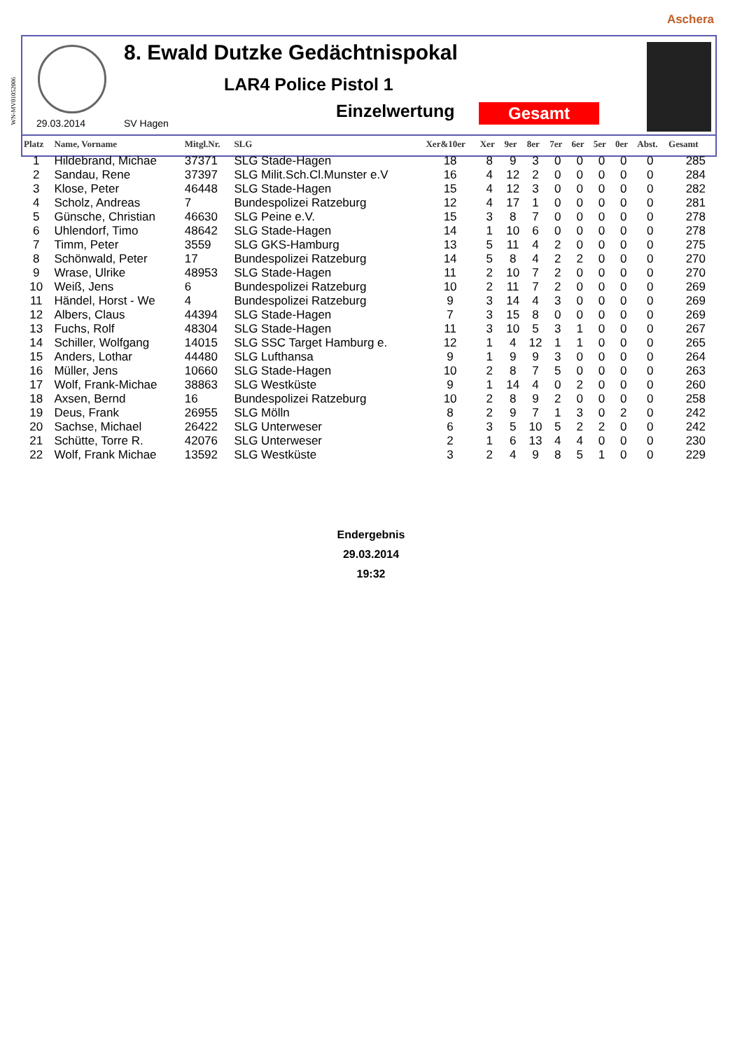Aschera
WN-MV01052006
8. Ewald Dutzke Gedächtnispokal
LAR4 Police Pistol 1
Einzelwertung Gesamt
29.03.2014 SV Hagen
| Platz | Name, Vorname | Mitgl.Nr. | SLG | Xer&10er | Xer | 9er | 8er | 7er | 6er | 5er | 0er | Abst. | Gesamt |
| --- | --- | --- | --- | --- | --- | --- | --- | --- | --- | --- | --- | --- | --- |
| 1 | Hildebrand, Michae | 37371 | SLG Stade-Hagen | 18 | 8 | 9 | 3 | 0 | 0 | 0 | 0 | 0 | 285 |
| 2 | Sandau, Rene | 37397 | SLG Milit.Sch.Cl.Munster e.V | 16 | 4 | 12 | 2 | 0 | 0 | 0 | 0 | 0 | 284 |
| 3 | Klose, Peter | 46448 | SLG Stade-Hagen | 15 | 4 | 12 | 3 | 0 | 0 | 0 | 0 | 0 | 282 |
| 4 | Scholz, Andreas | 7 | Bundespolizei Ratzeburg | 12 | 4 | 17 | 1 | 0 | 0 | 0 | 0 | 0 | 281 |
| 5 | Günsche, Christian | 46630 | SLG Peine e.V. | 15 | 3 | 8 | 7 | 0 | 0 | 0 | 0 | 0 | 278 |
| 6 | Uhlendorf, Timo | 48642 | SLG Stade-Hagen | 14 | 1 | 10 | 6 | 0 | 0 | 0 | 0 | 0 | 278 |
| 7 | Timm, Peter | 3559 | SLG GKS-Hamburg | 13 | 5 | 11 | 4 | 2 | 0 | 0 | 0 | 0 | 275 |
| 8 | Schönwald, Peter | 17 | Bundespolizei Ratzeburg | 14 | 5 | 8 | 4 | 2 | 2 | 0 | 0 | 0 | 270 |
| 9 | Wrase, Ulrike | 48953 | SLG Stade-Hagen | 11 | 2 | 10 | 7 | 2 | 0 | 0 | 0 | 0 | 270 |
| 10 | Weiß, Jens | 6 | Bundespolizei Ratzeburg | 10 | 2 | 11 | 7 | 2 | 0 | 0 | 0 | 0 | 269 |
| 11 | Händel, Horst - We | 4 | Bundespolizei Ratzeburg | 9 | 3 | 14 | 4 | 3 | 0 | 0 | 0 | 0 | 269 |
| 12 | Albers, Claus | 44394 | SLG Stade-Hagen | 7 | 3 | 15 | 8 | 0 | 0 | 0 | 0 | 0 | 269 |
| 13 | Fuchs, Rolf | 48304 | SLG Stade-Hagen | 11 | 3 | 10 | 5 | 3 | 1 | 0 | 0 | 0 | 267 |
| 14 | Schiller, Wolfgang | 14015 | SLG SSC Target Hamburg e. | 12 | 1 | 4 | 12 | 1 | 1 | 0 | 0 | 0 | 265 |
| 15 | Anders, Lothar | 44480 | SLG Lufthansa | 9 | 1 | 9 | 9 | 3 | 0 | 0 | 0 | 0 | 264 |
| 16 | Müller, Jens | 10660 | SLG Stade-Hagen | 10 | 2 | 8 | 7 | 5 | 0 | 0 | 0 | 0 | 263 |
| 17 | Wolf, Frank-Michae | 38863 | SLG Westküste | 9 | 1 | 14 | 4 | 0 | 2 | 0 | 0 | 0 | 260 |
| 18 | Axsen, Bernd | 16 | Bundespolizei Ratzeburg | 10 | 2 | 8 | 9 | 2 | 0 | 0 | 0 | 0 | 258 |
| 19 | Deus, Frank | 26955 | SLG Mölln | 8 | 2 | 9 | 7 | 1 | 3 | 0 | 2 | 0 | 242 |
| 20 | Sachse, Michael | 26422 | SLG Unterweser | 6 | 3 | 5 | 10 | 5 | 2 | 2 | 0 | 0 | 242 |
| 21 | Schütte, Torre R. | 42076 | SLG Unterweser | 2 | 1 | 6 | 13 | 4 | 4 | 0 | 0 | 0 | 230 |
| 22 | Wolf, Frank Michae | 13592 | SLG Westküste | 3 | 2 | 4 | 9 | 8 | 5 | 1 | 0 | 0 | 229 |
Endergebnis
29.03.2014
19:32